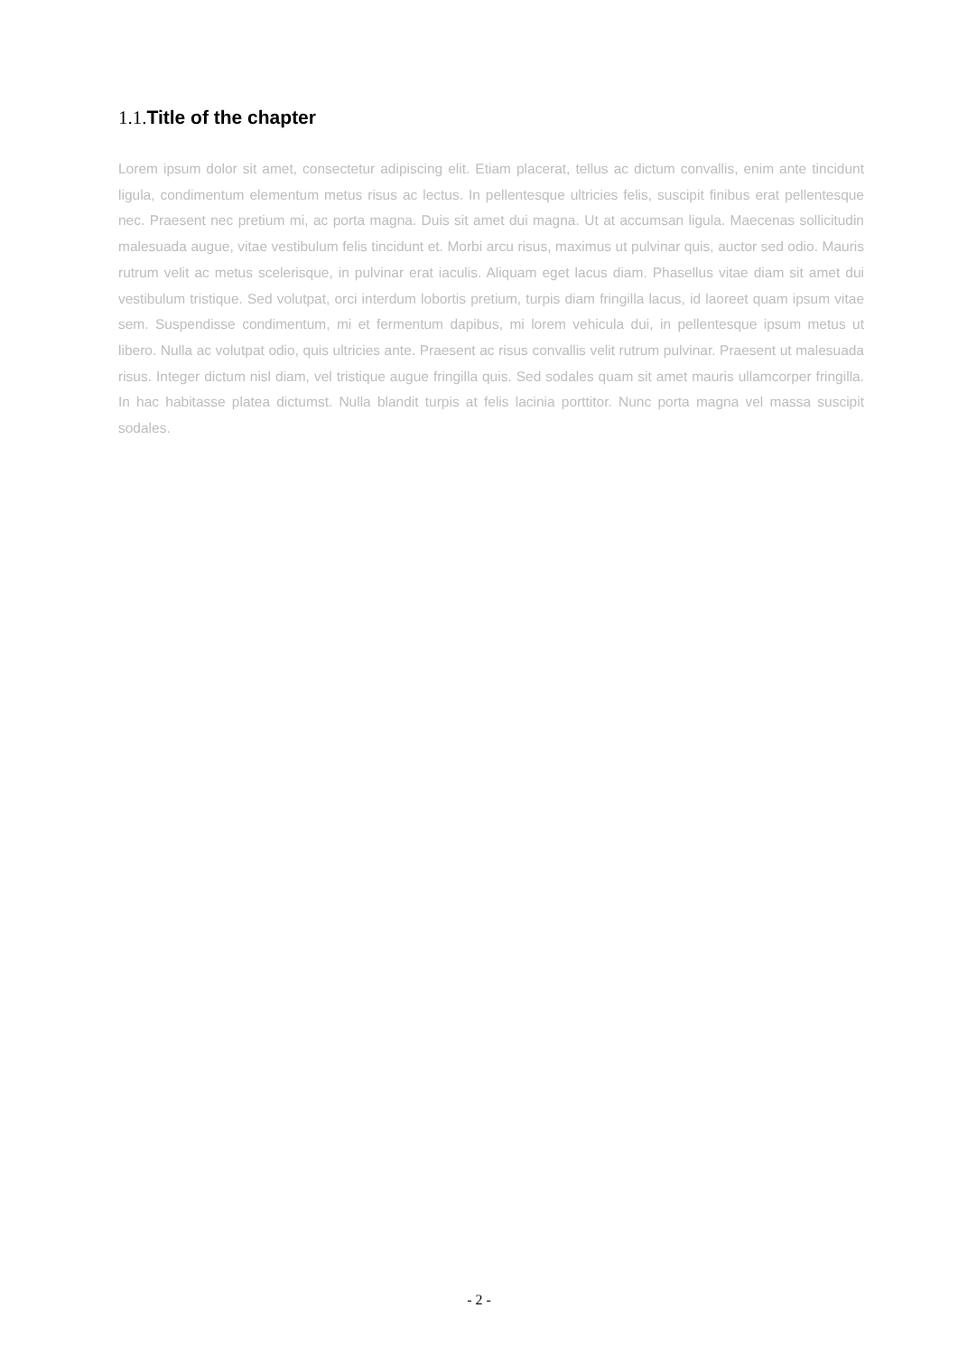1.1. Title of the chapter
Lorem ipsum dolor sit amet, consectetur adipiscing elit. Etiam placerat, tellus ac dictum convallis, enim ante tincidunt ligula, condimentum elementum metus risus ac lectus. In pellentesque ultricies felis, suscipit finibus erat pellentesque nec. Praesent nec pretium mi, ac porta magna. Duis sit amet dui magna. Ut at accumsan ligula. Maecenas sollicitudin malesuada augue, vitae vestibulum felis tincidunt et. Morbi arcu risus, maximus ut pulvinar quis, auctor sed odio. Mauris rutrum velit ac metus scelerisque, in pulvinar erat iaculis. Aliquam eget lacus diam. Phasellus vitae diam sit amet dui vestibulum tristique. Sed volutpat, orci interdum lobortis pretium, turpis diam fringilla lacus, id laoreet quam ipsum vitae sem. Suspendisse condimentum, mi et fermentum dapibus, mi lorem vehicula dui, in pellentesque ipsum metus ut libero. Nulla ac volutpat odio, quis ultricies ante. Praesent ac risus convallis velit rutrum pulvinar. Praesent ut malesuada risus. Integer dictum nisl diam, vel tristique augue fringilla quis. Sed sodales quam sit amet mauris ullamcorper fringilla. In hac habitasse platea dictumst. Nulla blandit turpis at felis lacinia porttitor. Nunc porta magna vel massa suscipit sodales.
- 2 -